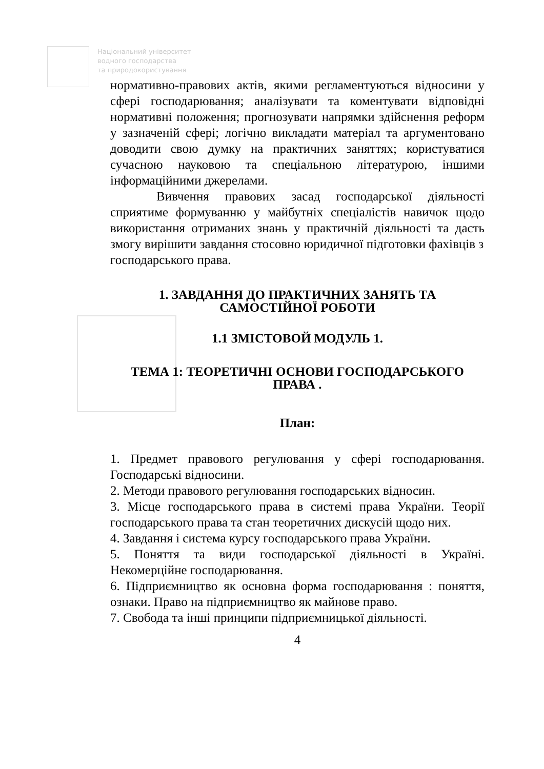Національний університет
водного господарства
та природокористування
нормативно-правових актів, якими регламентуються відносини у сфері господарювання; аналізувати та коментувати відповідні нормативні положення; прогнозувати напрямки здійснення реформ у зазначеній сфері; логічно викладати матеріал та аргументовано доводити свою думку на практичних заняттях; користуватися сучасною науковою та спеціальною літературою, іншими інформаційними джерелами.
Вивчення правових засад господарської діяльності сприятиме формуванню у майбутніх спеціалістів навичок щодо використання отриманих знань у практичній діяльності та дасть змогу вирішити завдання стосовно юридичної підготовки фахівців з
господарського права.
1. ЗАВДАННЯ ДО ПРАКТИЧНИХ ЗАНЯТЬ ТА САМОСТІЙНОЇ РОБОТИ
1.1 ЗМІСТОВОЙ МОДУЛЬ 1.
ТЕМА 1: ТЕОРЕТИЧНІ ОСНОВИ ГОСПОДАРСЬКОГО ПРАВА .
План:
1. Предмет правового регулювання у сфері господарювання. Господарські відносини.
2. Методи правового регулювання господарських відносин.
3. Місце господарського права в системі права України. Теорії господарського права та стан теоретичних дискусій щодо них.
4. Завдання і система курсу господарського права України.
5. Поняття та види господарської діяльності в Україні. Некомерційне господарювання.
6. Підприємництво як основна форма господарювання : поняття, ознаки. Право на підприємництво як майнове право.
7. Свобода та інші принципи підприємницької діяльності.
4